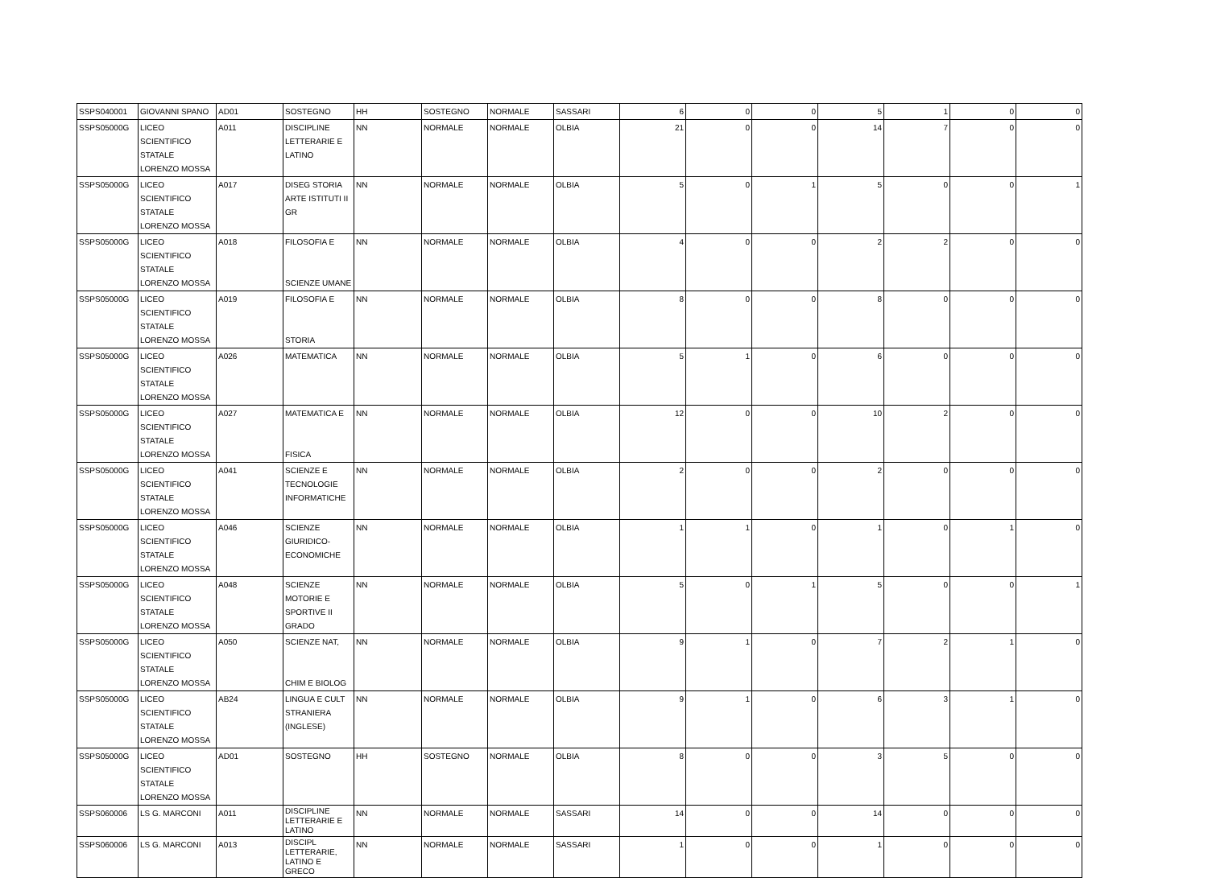| SSPS040001 | GIOVANNI SPANO | AD01 | SOSTEGNO | HH | SOSTEGNO | NORMALE | SASSARI | 6 | 0 | 0 | 5 | 1 | 0 | 0 |
| SSPS05000G | LICEO SCIENTIFICO STATALE LORENZO MOSSA | A011 | DISCIPLINE LETTERARIE E LATINO | NN | NORMALE | NORMALE | OLBIA | 21 | 0 | 0 | 14 | 7 | 0 | 0 |
| SSPS05000G | LICEO SCIENTIFICO STATALE LORENZO MOSSA | A017 | DISEG STORIA ARTE ISTITUTI II GR | NN | NORMALE | NORMALE | OLBIA | 5 | 0 | 1 | 5 | 0 | 0 | 1 |
| SSPS05000G | LICEO SCIENTIFICO STATALE LORENZO MOSSA | A018 | FILOSOFIA E SCIENZE UMANE | NN | NORMALE | NORMALE | OLBIA | 4 | 0 | 0 | 2 | 2 | 0 | 0 |
| SSPS05000G | LICEO SCIENTIFICO STATALE LORENZO MOSSA | A019 | FILOSOFIA E STORIA | NN | NORMALE | NORMALE | OLBIA | 8 | 0 | 0 | 8 | 0 | 0 | 0 |
| SSPS05000G | LICEO SCIENTIFICO STATALE LORENZO MOSSA | A026 | MATEMATICA | NN | NORMALE | NORMALE | OLBIA | 5 | 1 | 0 | 6 | 0 | 0 | 0 |
| SSPS05000G | LICEO SCIENTIFICO STATALE LORENZO MOSSA | A027 | MATEMATICA E FISICA | NN | NORMALE | NORMALE | OLBIA | 12 | 0 | 0 | 10 | 2 | 0 | 0 |
| SSPS05000G | LICEO SCIENTIFICO STATALE LORENZO MOSSA | A041 | SCIENZE E TECNOLOGIE INFORMATICHE | NN | NORMALE | NORMALE | OLBIA | 2 | 0 | 0 | 2 | 0 | 0 | 0 |
| SSPS05000G | LICEO SCIENTIFICO STATALE LORENZO MOSSA | A046 | SCIENZE GIURIDICO- ECONOMICHE | NN | NORMALE | NORMALE | OLBIA | 1 | 1 | 0 | 1 | 0 | 1 | 0 |
| SSPS05000G | LICEO SCIENTIFICO STATALE LORENZO MOSSA | A048 | SCIENZE MOTORIE E SPORTIVE II GRADO | NN | NORMALE | NORMALE | OLBIA | 5 | 0 | 1 | 5 | 0 | 0 | 1 |
| SSPS05000G | LICEO SCIENTIFICO STATALE LORENZO MOSSA | A050 | SCIENZE NAT, CHIM E BIOLOG | NN | NORMALE | NORMALE | OLBIA | 9 | 1 | 0 | 7 | 2 | 1 | 0 |
| SSPS05000G | LICEO SCIENTIFICO STATALE LORENZO MOSSA | AB24 | LINGUA E CULT STRANIERA (INGLESE) | NN | NORMALE | NORMALE | OLBIA | 9 | 1 | 0 | 6 | 3 | 1 | 0 |
| SSPS05000G | LICEO SCIENTIFICO STATALE LORENZO MOSSA | AD01 | SOSTEGNO | HH | SOSTEGNO | NORMALE | OLBIA | 8 | 0 | 0 | 3 | 5 | 0 | 0 |
| SSPS060006 | LS G. MARCONI | A011 | DISCIPLINE LETTERARIE E LATINO | NN | NORMALE | NORMALE | SASSARI | 14 | 0 | 0 | 14 | 0 | 0 | 0 |
| SSPS060006 | LS G. MARCONI | A013 | DISCIPL LETTERARIE, LATINO E GRECO | NN | NORMALE | NORMALE | SASSARI | 1 | 0 | 0 | 1 | 0 | 0 | 0 |